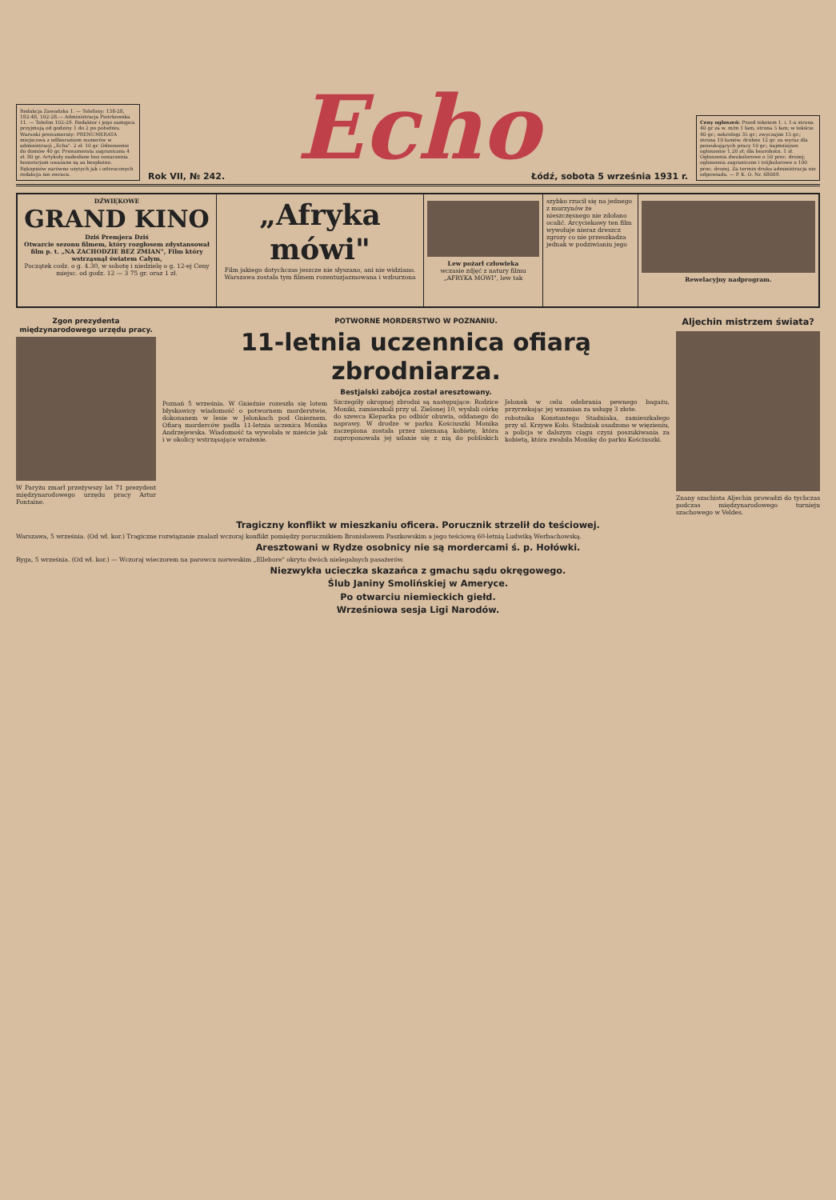Redakcja Zawadzka 1. — Telefony: 138-28, 182-48, 102-28.— Administracja Piotrkowska 11. — Telefon 102-29. Redaktor i jego zastępca przyjmują od godziny 1 do 2 po południu. Warunki prenumeraty: PRENUMERATA miejscowa z odbieraniem numerów w administracji „Echa". 2 zł. 10 gr. Odnoszenie do domów 40 gr. Prenumerata zagraniczna 4 zł. 80 gr. Artykuły nadesłane bez oznaczenia honorarjum uważane są za bezpłatne. Rękopisów zarówno użytych jak i odrzuconych redakcja nie zwraca.
Echo
Rok VII, № 242. Łódź, sobota 5 września 1931 r.
Ceny ogłoszeń: Przed tekstem 1. i. 1-a strona 40 gr za w. m/m 1 łam, strona 5 łam; w tekście 40 gr.; nekrologi 35 gr.; zwyczajne 15 gr.; strona 10 łamów. drobne 12 gr. za wyraz dla poszukujących pracy 10 gr.; najmniejsze ogłoszenie 1.20 zł; dla bezrobotn. 1 zł. Ogłoszenia dwukolorowe o 50 proc. drożej; ogłoszenia zagraniczne i trójkolorowe o 100 proc. drożej. Za termin druku administracja nie odpowiada. — P. K. O. Nr. 68009.
DŹWIĘKOWE
GRAND KINO
Dziś Premjera Dziś
Otwarcie sezonu filmem, który rozgłosem zdystansował film p. t. „NA ZACHODZIE BEZ ZMIAN", Film który wstrząsnął światem Całym,
Początek codz. o g. 4.30, w sobotę i niedzielę o g. 12-ej Ceny miejsc. od godz. 12 — 3 75 gr. oraz 1 zł.
„Afryka mówi"
Film jakiego dotychczas jeszcze nie słyszano, ani nie widziano. Warszawa została tym filmem rozentuzjazmowana i wzburzona
Lew pożarł człowieka
wczasie zdjęć z natury filmu „AFRYKA MÓWI", lew tak
szybko rzucił się na jednego z murzynów że nieszczęsnego nie zdołano ocalić. Arcyciekawy ten film wywołuje nieraz dreszcz zgrozy co nie przeszkadza jednak w podziwianiu jego
Rewelacyjny nadprogram.
Zgon prezydenta międzynarodowego urzędu pracy.
W Paryżu zmarł przeżywszy lat 71 prezydent międzynarodowego urzędu pracy Artur Fontaine.
POTWORNE MORDERSTWO W POZNANIU.
11-letnia uczennica ofiarą zbrodniarza.
Bestjalski zabójca został aresztowany.
Poznań 5 września. W Gnieźnie rozeszła się lotem błyskawicy wiadomość o potwornem morderstwie, dokonanem w lesie w Jelonkach pod Gnieznem. Ofiarą morderców padła 11-letnia uczenica Monika Andrzejewska. Wiadomość ta wywołała w mieście jak i w okolicy wstrząsające wrażenie.
Szczegóły okropnej zbrodni są następujące: Rodzice Moniki, zamieszkali przy ul. Zielonej 10, wysłali córkę do szewca Kleparka po odbiór obuwia, oddanego do naprawy. W drodze w parku Kościuszki Monika zaczepiona została przez nieznaną kobietę, która zaproponowała jej udanie się z nią do pobliskich Jelonek w celu odebrania pewnego bagażu, przyrzekając jej wzamian za usługę 3 złote.
robotnika Konstantego Stadniaka, zamieszkałego przy ul. Krzywe Koło. Stadniak osadzono w więzieniu, a policja w dalszym ciągu czyni poszukiwania za kobietą, która zwabiła Monikę do parku Kościuszki.
Aljechin mistrzem świata?
Znany szachista Aljechin prowadzi do tychczas podczas międzynarodowego turnieju szachowego w Veldes.
Tragiczny konflikt w mieszkaniu oficera. Porucznik strzelił do teściowej.
Warszawa, 5 września. (Od wł. kor.) Tragiczne rozwiązanie znalazł wczoraj konflikt pomiędzy porucznikiem Bronisławem Paszkowskim a jego teściową 60-letnią Ludwiką Werbachowską.
Aresztowani w Rydze osobnicy nie są mordercami ś. p. Hołówki.
Ryga, 5 września. (Od wł. kor.) — Wczoraj wieczorem na parowcu norweskim „Ellebore" okryto dwóch nielegalnych pasażerów.
Niezwykła ucieczka skazańca z gmachu sądu okręgowego.
Ślub Janiny Smolińskiej w Ameryce.
Po otwarciu niemieckich giełd.
Wrześniowa sesja Ligi Narodów.